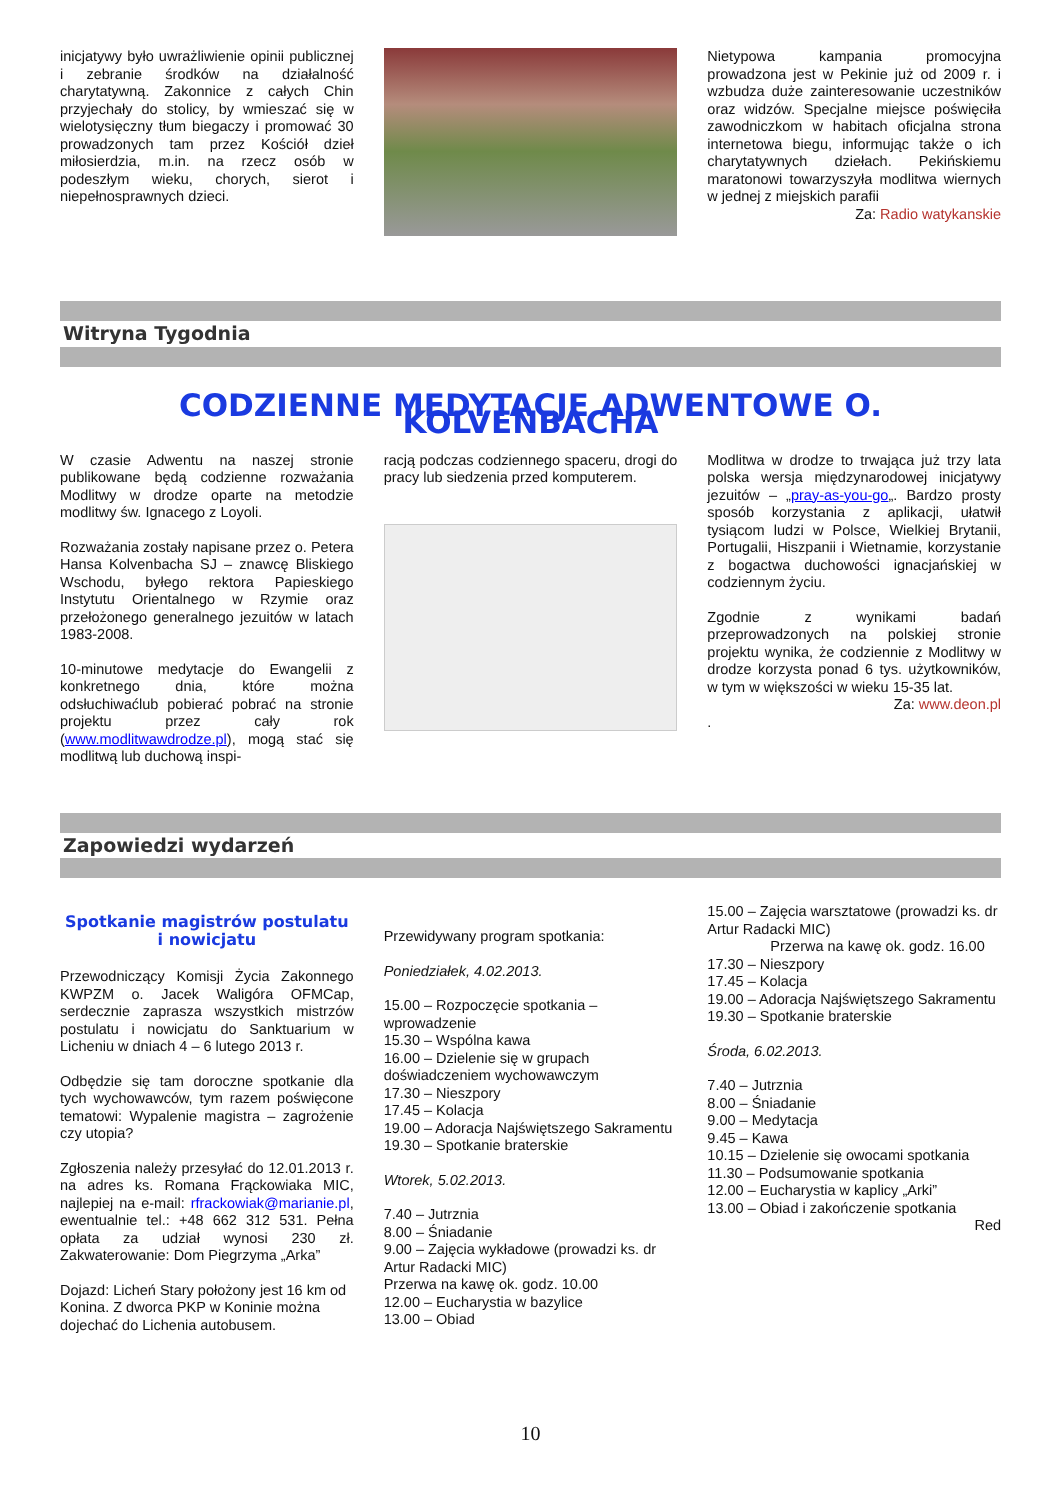inicjatywy było uwrażliwienie opinii publicznej i zebranie środków na działalność charytatywną. Zakonnice z całych Chin przyjechały do stolicy, by wmieszać się w wielotysięczny tłum biegaczy i promować 30 prowadzonych tam przez Kościół dzieł miłosierdzia, m.in. na rzecz osób w podeszłym wieku, chorych, sierot i niepełnosprawnych dzieci.
Nietypowa kampania promocyjna prowadzona jest w Pekinie już od 2009 r. i wzbudza duże zainteresowanie uczestników oraz widzów. Specjalne miejsce poświęciła zawodniczkom w habitach oficjalna strona internetowa biegu, informując także o ich charytatywnych dziełach. Pekińskiemu maratonowi towarzyszyła modlitwa wiernych w jednej z miejskich parafii
Za: Radio watykanskie
Witryna Tygodnia
CODZIENNE MEDYTACJE ADWENTOWE O. KOLVENBACHA
W czasie Adwentu na naszej stronie publikowane będą codzienne rozważania Modlitwy w drodze oparte na metodzie modlitwy św. Ignacego z Loyoli.
Rozważania zostały napisane przez o. Petera Hansa Kolvenbacha SJ – znawcę Bliskiego Wschodu, byłego rektora Papieskiego Instytutu Orientalnego w Rzymie oraz przełożonego generalnego jezuitów w latach 1983-2008.
10-minutowe medytacje do Ewangelii z konkretnego dnia, które można odsłuchiwaćlub pobierać pobrać na stronie projektu przez cały rok (www.modlitwawdrodze.pl), mogą stać się modlitwą lub duchową inspi-
racją podczas codziennego spaceru, drogi do pracy lub siedzenia przed komputerem.
Modlitwa w drodze to trwająca już trzy lata polska wersja międzynarodowej inicjatywy jezuitów – „pray-as-you-go„. Bardzo prosty sposób korzystania z aplikacji, ułatwił tysiącom ludzi w Polsce, Wielkiej Brytanii, Portugalii, Hiszpanii i Wietnamie, korzystanie z bogactwa duchowości ignacjańskiej w codziennym życiu.
Zgodnie z wynikami badań przeprowadzonych na polskiej stronie projektu wynika, że codziennie z Modlitwy w drodze korzysta ponad 6 tys. użytkowników, w tym w większości w wieku 15-35 lat.
Za: www.deon.pl.
Zapowiedzi wydarzeń
Spotkanie magistrów postulatu
i nowicjatu
Przewodniczący Komisji Życia Zakonnego KWPZM o. Jacek Waligóra OFMCap, serdecznie zaprasza wszystkich mistrzów postulatu i nowicjatu do Sanktuarium w Licheniu w dniach 4 – 6 lutego 2013 r.
Odbędzie się tam doroczne spotkanie dla tych wychowawców, tym razem poświęcone tematowi: Wypalenie magistra – zagrożenie czy utopia?
Zgłoszenia należy przesyłać do 12.01.2013 r. na adres ks. Romana Frąckowiaka MIC, najlepiej na e-mail: rfrackowiak@marianie.pl, ewentualnie tel.: +48 662 312 531. Pełna opłata za udział wynosi 230 zł. Zakwaterowanie: Dom Piegrzyma „Arka”
Dojazd: Licheń Stary położony jest 16 km od Konina. Z dworca PKP w Koninie można dojechać do Lichenia autobusem.
Przewidywany program spotkania:
Poniedziałek, 4.02.2013.
15.00 – Rozpoczęcie spotkania – wprowadzenie
15.30 – Wspólna kawa
16.00 – Dzielenie się w grupach doświadczeniem wychowawczym
17.30 – Nieszpory
17.45 – Kolacja
19.00 – Adoracja Najświętszego Sakramentu
19.30 – Spotkanie braterskie
Wtorek, 5.02.2013.
7.40 – Jutrznia
8.00 – Śniadanie
9.00 – Zajęcia wykładowe (prowadzi ks. dr Artur Radacki MIC)
Przerwa na kawę ok. godz. 10.00
12.00 – Eucharystia w bazylice
13.00 – Obiad
15.00 – Zajęcia warsztatowe (prowadzi ks. dr Artur Radacki MIC)
Przerwa na kawę ok. godz. 16.00
17.30 – Nieszpory
17.45 – Kolacja
19.00 – Adoracja Najświętszego Sakramentu
19.30 – Spotkanie braterskie
Środa, 6.02.2013.
7.40 – Jutrznia
8.00 – Śniadanie
9.00 – Medytacja
9.45 – Kawa
10.15 – Dzielenie się owocami spotkania
11.30 – Podsumowanie spotkania
12.00 – Eucharystia w kaplicy „Arki”
13.00 – Obiad i zakończenie spotkania
Red
10